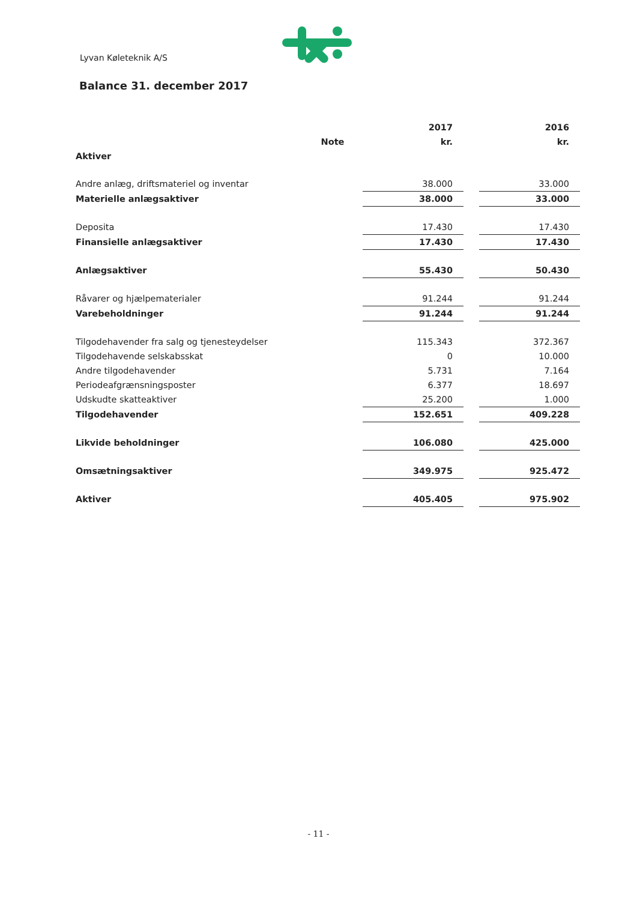Lyvan Køleteknik A/S
Balance 31. december 2017
| | | 2017 | | 2016 |
| --- | --- | --- | --- | --- |
| | Note | kr. | | kr. |
| Aktiver | | | | |
| Andre anlæg, driftsmateriel og inventar | | 38.000 | | 33.000 |
| Materielle anlægsaktiver | | 38.000 | | 33.000 |
| Deposita | | 17.430 | | 17.430 |
| Finansielle anlægsaktiver | | 17.430 | | 17.430 |
| Anlægsaktiver | | 55.430 | | 50.430 |
| Råvarer og hjælpematerialer | | 91.244 | | 91.244 |
| Varebeholdninger | | 91.244 | | 91.244 |
| Tilgodehavender fra salg og tjenesteydelser | | 115.343 | | 372.367 |
| Tilgodehavende selskabsskat | | 0 | | 10.000 |
| Andre tilgodehavender | | 5.731 | | 7.164 |
| Periodeafgrænsningsposter | | 6.377 | | 18.697 |
| Udskudte skatteaktiver | | 25.200 | | 1.000 |
| Tilgodehavender | | 152.651 | | 409.228 |
| Likvide beholdninger | | 106.080 | | 425.000 |
| Omsætningsaktiver | | 349.975 | | 925.472 |
| Aktiver | | 405.405 | | 975.902 |
- 11 -